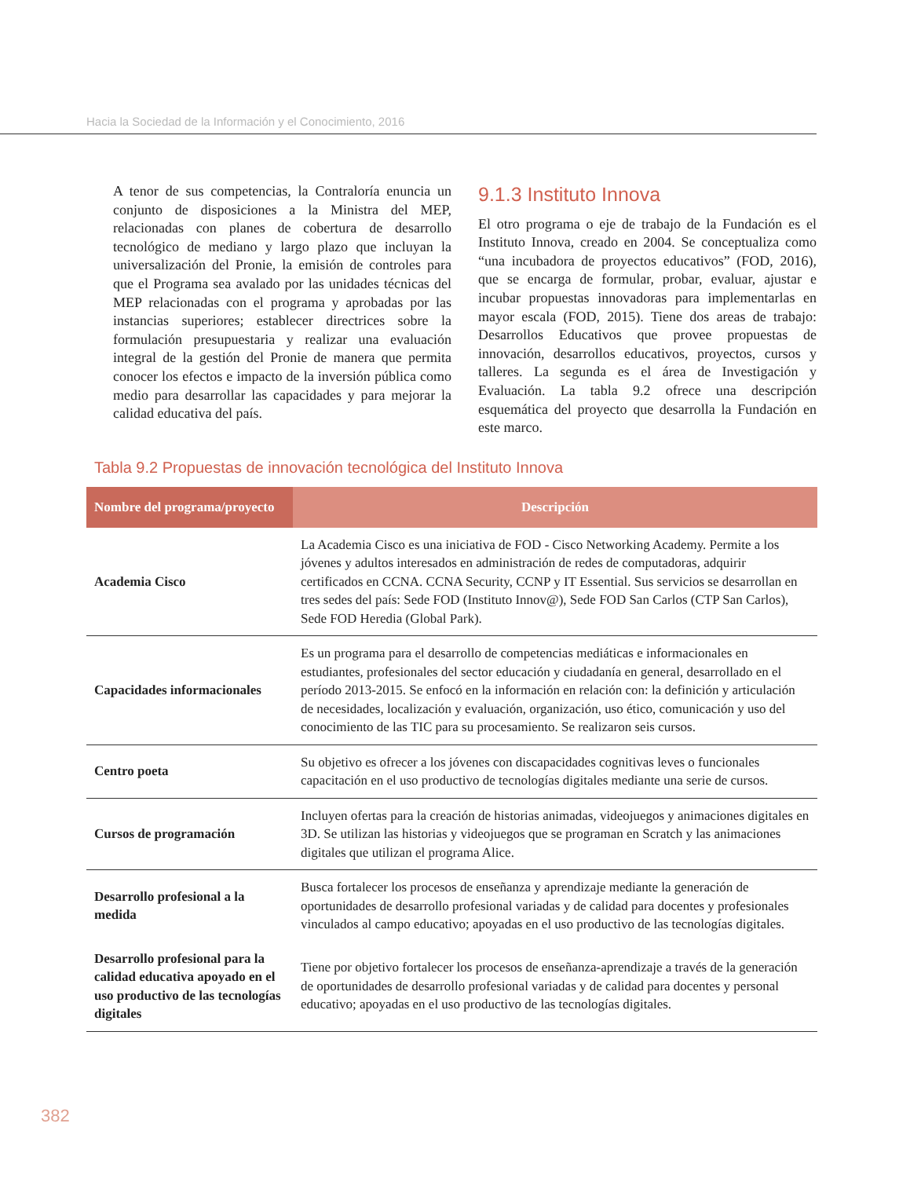Hacia la Sociedad de la Información y el Conocimiento, 2016
A tenor de sus competencias, la Contraloría enuncia un conjunto de disposiciones a la Ministra del MEP, relacionadas con planes de cobertura de desarrollo tecnológico de mediano y largo plazo que incluyan la universalización del Pronie, la emisión de controles para que el Programa sea avalado por las unidades técnicas del MEP relacionadas con el programa y aprobadas por las instancias superiores; establecer directrices sobre la formulación presupuestaria y realizar una evaluación integral de la gestión del Pronie de manera que permita conocer los efectos e impacto de la inversión pública como medio para desarrollar las capacidades y para mejorar la calidad educativa del país.
9.1.3 Instituto Innova
El otro programa o eje de trabajo de la Fundación es el Instituto Innova, creado en 2004. Se conceptualiza como “una incubadora de proyectos educativos” (FOD, 2016), que se encarga de formular, probar, evaluar, ajustar e incubar propuestas innovadoras para implementarlas en mayor escala (FOD, 2015). Tiene dos areas de trabajo: Desarrollos Educativos que provee propuestas de innovación, desarrollos educativos, proyectos, cursos y talleres. La segunda es el área de Investigación y Evaluación. La tabla 9.2 ofrece una descripción esquemática del proyecto que desarrolla la Fundación en este marco.
Tabla 9.2 Propuestas de innovación tecnológica del Instituto Innova
| Nombre del programa/proyecto | Descripción |
| --- | --- |
| Academia Cisco | La Academia Cisco es una iniciativa de FOD - Cisco Networking Academy. Permite a los jóvenes y adultos interesados en administración de redes de computadoras, adquirir certificados en CCNA. CCNA Security, CCNP y IT Essential. Sus servicios se desarrollan en tres sedes del país: Sede FOD (Instituto Innov@), Sede FOD San Carlos (CTP San Carlos), Sede FOD Heredia (Global Park). |
| Capacidades informacionales | Es un programa para el desarrollo de competencias mediáticas e informacionales en estudiantes, profesionales del sector educación y ciudadanía en general, desarrollado en el período 2013-2015. Se enfocó en la información en relación con: la definición y articulación de necesidades, localización y evaluación, organización, uso ético, comunicación y uso del conocimiento de las TIC para su procesamiento. Se realizaron seis cursos. |
| Centro poeta | Su objetivo es ofrecer a los jóvenes con discapacidades cognitivas leves o funcionales capacitación en el uso productivo de tecnologías digitales mediante una serie de cursos. |
| Cursos de programación | Incluyen ofertas para la creación de historias animadas, videojuegos y animaciones digitales en 3D. Se utilizan las historias y videojuegos que se programan en Scratch y las animaciones digitales que utilizan el programa Alice. |
| Desarrollo profesional a la medida | Busca fortalecer los procesos de enseñanza y aprendizaje mediante la generación de oportunidades de desarrollo profesional variadas y de calidad para docentes y profesionales vinculados al campo educativo; apoyadas en el uso productivo de las tecnologías digitales. |
| Desarrollo profesional para la calidad educativa apoyado en el uso productivo de las tecnologías digitales | Tiene por objetivo fortalecer los procesos de enseñanza-aprendizaje a través de la generación de oportunidades de desarrollo profesional variadas y de calidad para docentes y personal educativo; apoyadas en el uso productivo de las tecnologías digitales. |
382